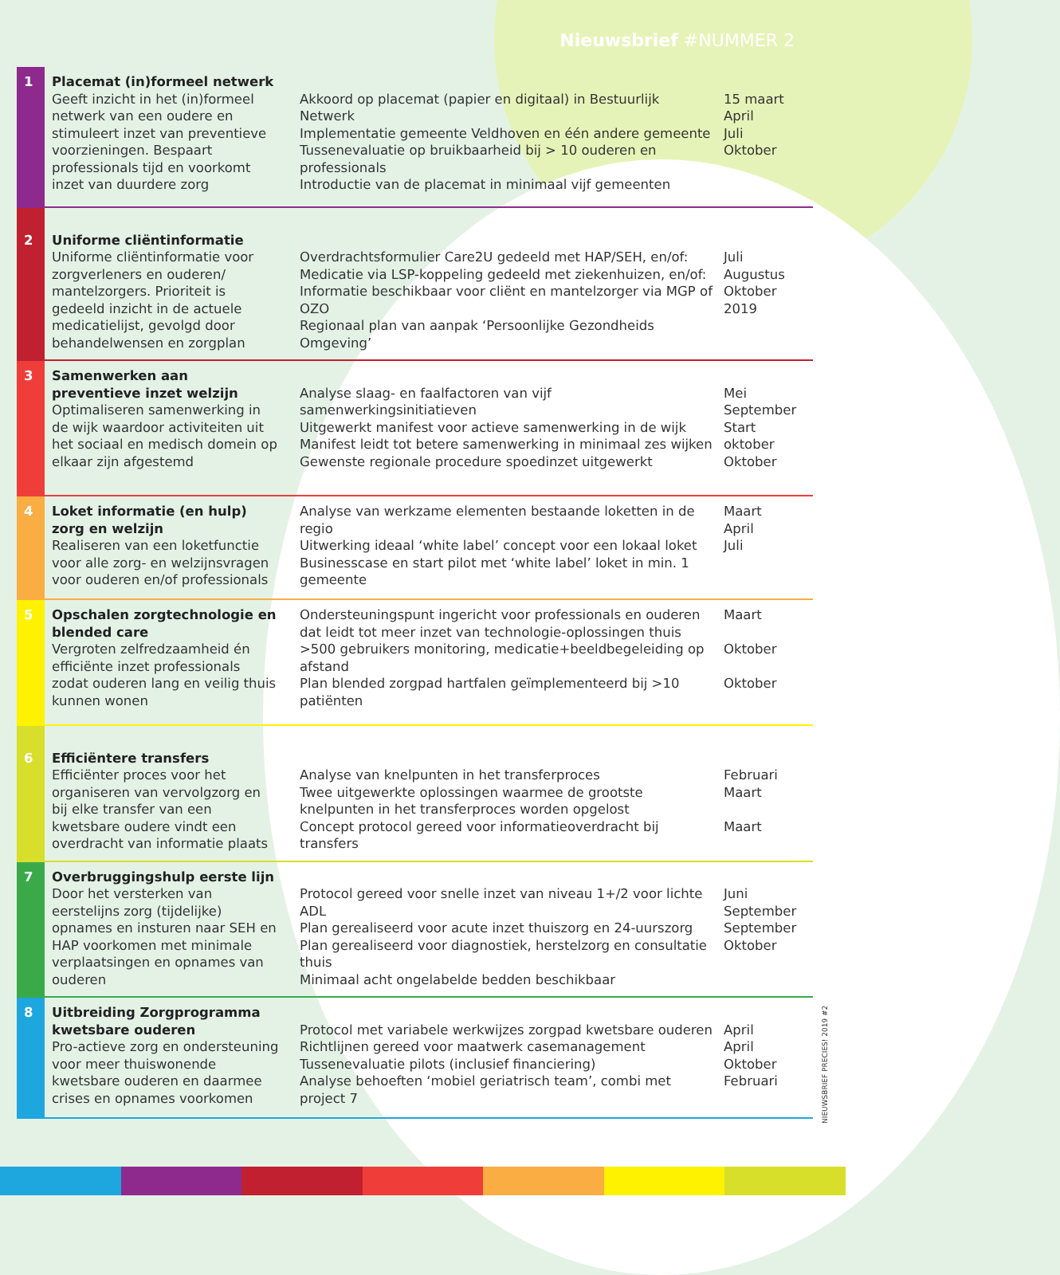Nieuwsbrief #NUMMER 2
| 1 | Placemat (in)formeel netwerk Geeft inzicht in het (in)formeel netwerk van een oudere en stimuleert inzet van preventieve voorzieningen. Bespaart professionals tijd en voorkomt inzet van duurdere zorg | Akkoord op placemat (papier en digitaal) in Bestuurlijk Netwerk Implementatie gemeente Veldhoven en één andere gemeente Tussenevaluatie op bruikbaarheid bij > 10 ouderen en professionals Introductie van de placemat in minimaal vijf gemeenten | 15 maart April Juli Oktober |
| 2 | Uniforme cliëntinformatie Uniforme cliëntinformatie voor zorgverleners en ouderen/ mantelzorgers. Prioriteit is gedeeld inzicht in de actuele medicatielijst, gevolgd door behandelwensen en zorgplan | Overdrachtsformulier Care2U gedeeld met HAP/SEH, en/of: Medicatie via LSP-koppeling gedeeld met ziekenhuizen, en/of: Informatie beschikbaar voor cliënt en mantelzorger via MGP of OZO Regionaal plan van aanpak ‘Persoonlijke Gezondheids Omgeving’ | Juli Augustus Oktober 2019 |
| 3 | Samenwerken aan preventieve inzet welzijn Optimaliseren samenwerking in de wijk waardoor activiteiten uit het sociaal en medisch domein op elkaar zijn afgestemd | Analyse slaag- en faalfactoren van vijf samenwerkingsinitiatieven Uitgewerkt manifest voor actieve samenwerking in de wijk Manifest leidt tot betere samenwerking in minimaal zes wijken Gewenste regionale procedure spoedinzet uitgewerkt | Mei September Start oktober Oktober |
| 4 | Loket informatie (en hulp) zorg en welzijn Realiseren van een loketfunctie voor alle zorg- en welzijnsvragen voor ouderen en/of professionals | Analyse van werkzame elementen bestaande loketten in de regio Uitwerking ideaal ‘white label’ concept voor een lokaal loket Businesscase en start pilot met ‘white label’ loket in min. 1 gemeente | Maart April Juli |
| 5 | Opschalen zorgtechnologie en blended care Vergroten zelfredzaamheid én efficiënte inzet professionals zodat ouderen lang en veilig thuis kunnen wonen | Ondersteuningspunt ingericht voor professionals en ouderen dat leidt tot meer inzet van technologie-oplossingen thuis >500 gebruikers monitoring, medicatie+beeldbegeleiding op afstand Plan blended zorgpad hartfalen geïmplementeerd bij >10 patiënten | Maart Oktober Oktober |
| 6 | Efficiëntere transfers Efficiënter proces voor het organiseren van vervolgzorg en bij elke transfer van een kwetsbare oudere vindt een overdracht van informatie plaats | Analyse van knelpunten in het transferproces Twee uitgewerkte oplossingen waarmee de grootste knelpunten in het transferproces worden opgelost Concept protocol gereed voor informatieoverdracht bij transfers | Februari Maart Maart |
| 7 | Overbruggingshulp eerste lijn Door het versterken van eerstelijns zorg (tijdelijke) opnames en insturen naar SEH en HAP voorkomen met minimale verplaatsingen en opnames van ouderen | Protocol gereed voor snelle inzet van niveau 1+/2 voor lichte ADL Plan gerealiseerd voor acute inzet thuiszorg en 24-uurszorg Plan gerealiseerd voor diagnostiek, herstelzorg en consultatie thuis Minimaal acht ongelabelde bedden beschikbaar | Juni September September Oktober |
| 8 | Uitbreiding Zorgprogramma kwetsbare ouderen Pro-actieve zorg en ondersteuning voor meer thuiswonende kwetsbare ouderen en daarmee crises en opnames voorkomen | Protocol met variabele werkwijzes zorgpad kwetsbare ouderen Richtlijnen gereed voor maatwerk casemanagement Tussenevaluatie pilots (inclusief financiering) Analyse behoeften ‘mobiel geriatrisch team’, combi met project 7 | April April Oktober Februari |
NIEUWSBRIEF PRECIES! 2019 #2